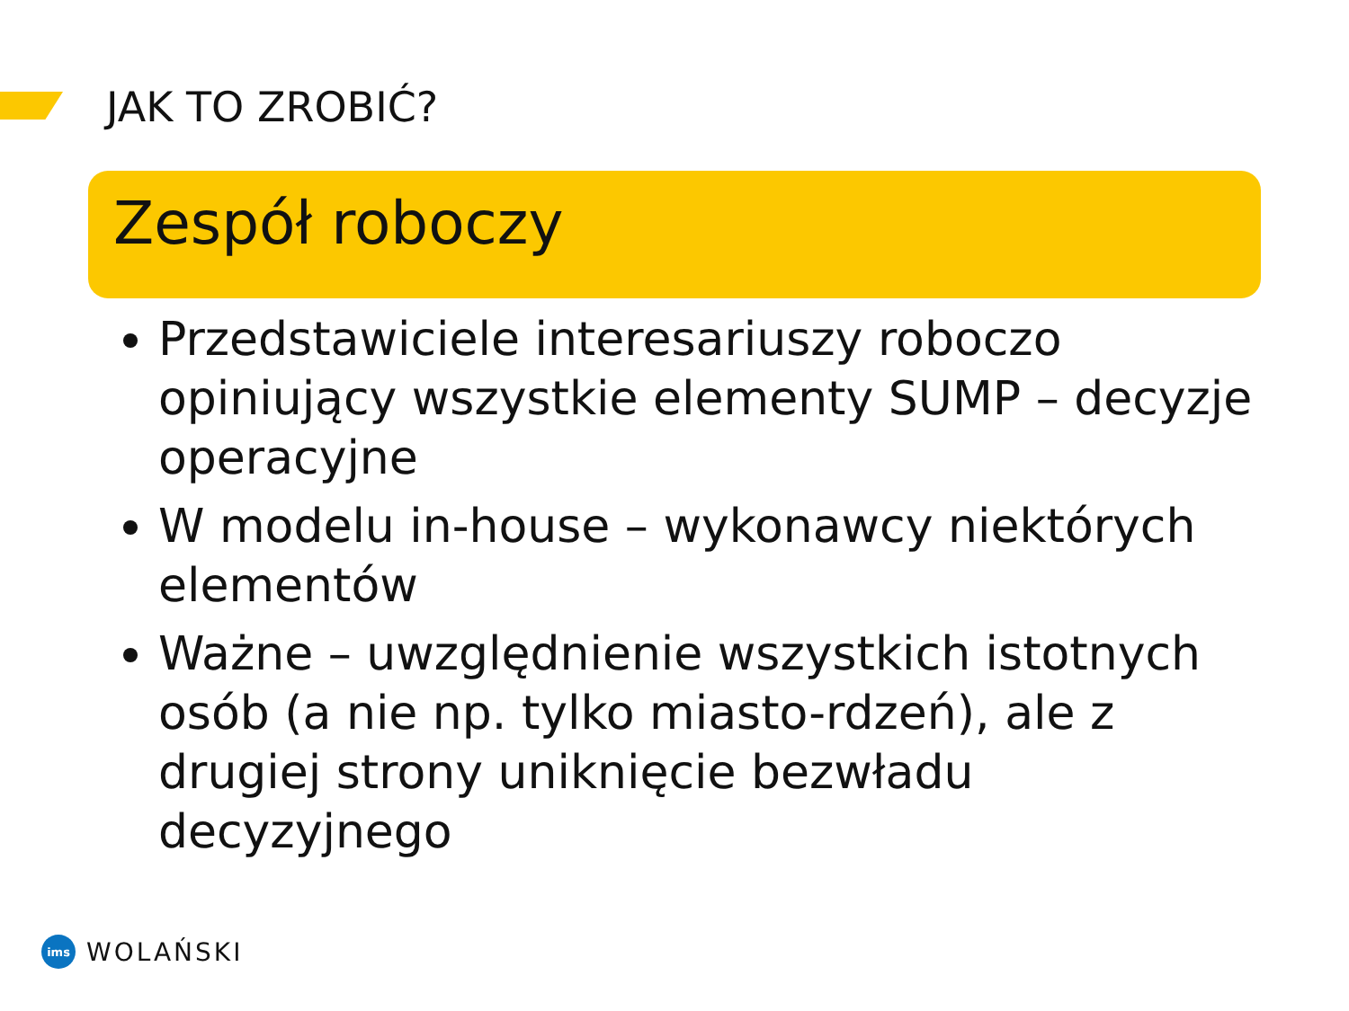JAK TO ZROBIĆ?
Zespół roboczy
Przedstawiciele interesariuszy roboczo opiniujący wszystkie elementy SUMP – decyzje operacyjne
W modelu in-house – wykonawcy niektórych elementów
Ważne – uwzględnienie wszystkich istotnych osób (a nie np. tylko miasto-rdzeń), ale z drugiej strony uniknięcie bezwładu decyzyjnego
ims
WOLAŃSKI